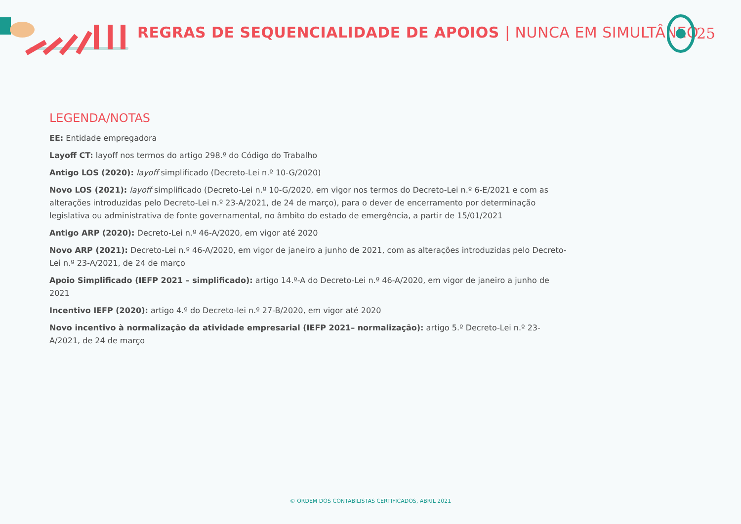REGRAS DE SEQUENCIALIDADE DE APOIOS | NUNCA EM SIMULTÂNEO
25
LEGENDA/NOTAS
EE: Entidade empregadora
Layoff CT: layoff nos termos do artigo 298.º do Código do Trabalho
Antigo LOS (2020): layoff simplificado (Decreto-Lei n.º 10-G/2020)
Novo LOS (2021): layoff simplificado (Decreto-Lei n.º 10-G/2020, em vigor nos termos do Decreto-Lei n.º 6-E/2021 e com as alterações introduzidas pelo Decreto-Lei n.º 23-A/2021, de 24 de março), para o dever de encerramento por determinação legislativa ou administrativa de fonte governamental, no âmbito do estado de emergência, a partir de 15/01/2021
Antigo ARP (2020): Decreto-Lei n.º 46-A/2020, em vigor até 2020
Novo ARP (2021): Decreto-Lei n.º 46-A/2020, em vigor de janeiro a junho de 2021, com as alterações introduzidas pelo Decreto-Lei n.º 23-A/2021, de 24 de março
Apoio Simplificado (IEFP 2021 – simplificado): artigo 14.º-A do Decreto-Lei n.º 46-A/2020, em vigor de janeiro a junho de 2021
Incentivo IEFP (2020): artigo 4.º do Decreto-lei n.º 27-B/2020, em vigor até 2020
Novo incentivo à normalização da atividade empresarial (IEFP 2021– normalização): artigo 5.º Decreto-Lei n.º 23-A/2021, de 24 de março
© ORDEM DOS CONTABILISTAS CERTIFICADOS, ABRIL 2021